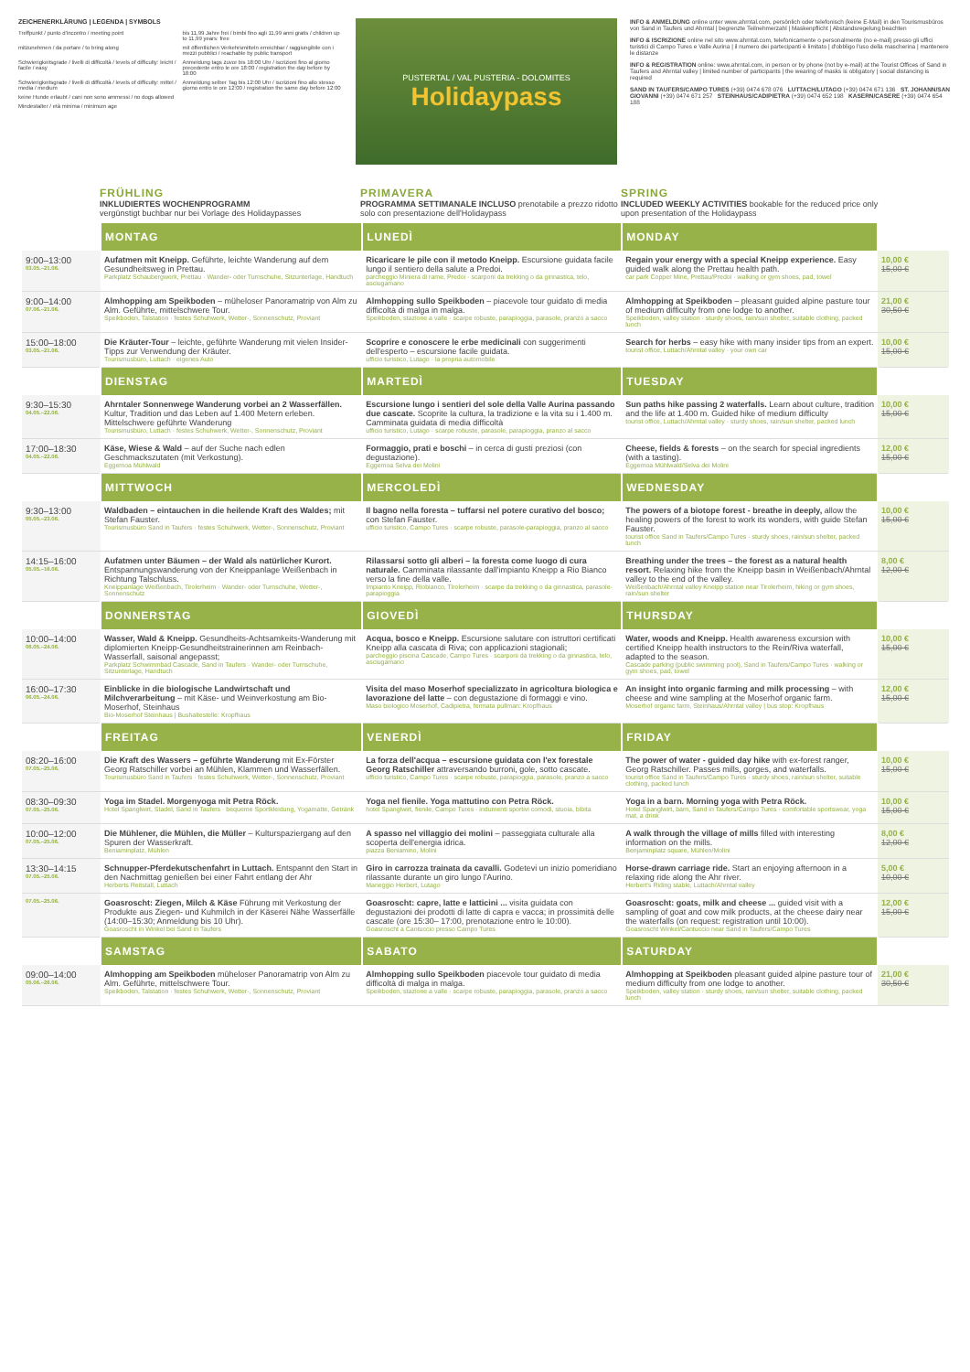ZEICHENERKLÄRUNG | LEGENDA | SYMBOLS
Treffpunkt / punto d'incontro / meeting point bis 11,99 Jahre frei / bimbi fino agli 11,99 anni gratis / children up to 11,99 years: free mitzunehmen / da portare / to bring along mit öffentlichen Verkehrsmitteln erreichbar / raggiungibile con i mezzi pubblici / reachable by public transport Schwierigkeitsgrade / livelli di difficoltà / levels of difficulty: leicht / facile / easy Anmeldung tags zuvor bis 18:00 Uhr / iscrizioni fino al giorno precedente entro le ore 18:00 / registration the day before by 18:00 Schwierigkeitsgrade / livelli di difficoltà / levels of difficulty: mittel / media / medium Anmeldung selber Tag bis 12:00 Uhr / iscrizioni fino allo stesso giorno entro le ore 12:00 / registration the same day before 12:00 keine Hunde erlaubt / cani non sono ammessi / no dogs allowed Mindestalter / età minima / minimum age
PUSTERTAL / VAL PUSTERIA - DOLOMITES
Holidaypass
INFO & ANMELDUNG online unter www.ahrntal.com, persönlich oder telefonisch (keine E-Mail) in den Tourismusbüros von Sand in Taufers und Ahrntal | begrenzte Teilnehmerzahl | Maskenpflicht | Abstandsregelung beachten
INFO & ISCRIZIONE online nel sito www.ahrntal.com, telefonicamente o personalmente (no e-mail) presso gli uffici turistici di Campo Tures e Valle Aurina | il numero dei partecipanti è limitato | d'obbligo l'uso della mascherina | mantenere le distanze
INFO & REGISTRATION online: www.ahrntal.com, in person or by phone (not by e-mail) at the Tourist Offices of Sand in Taufers and Ahrntal valley | limited number of participants | the wearing of masks is obligatory | social distancing is required
SAND IN TAUFERS/CAMPO TURES (+39) 0474 678 076 LUTTACH/LUTAGO (+39) 0474 671 136 ST. JOHANN/SAN GIOVANNI (+39) 0474 671 257 STEINHAUS/CADIPIETRA (+39) 0474 652 198 KASERN/CASERE (+39) 0474 654 188
FRÜHLING
INKLUDIERTES WOCHENPROGRAMM
vergünstigt buchbar nur bei Vorlage des Holidaypasses
PRIMAVERA
PROGRAMMA SETTIMANALE INCLUSO prenotabile a prezzo ridotto solo con presentazione dell'Holidaypass
SPRING
INCLUDED WEEKLY ACTIVITIES bookable for the reduced price only upon presentation of the Holidaypass
| | MONTAG | LUNEDÌ | MONDAY | |
| --- | --- | --- | --- | --- |
| 9:00–13:00 03.05.–21.06. | Aufatmen mit Kneipp. Geführte, leichte Wanderung auf dem Gesundheitsweg in Prettau. Parkplatz Schaubergwerk, Prettau · Wander- oder Turnschuhe, Sitzunterlage, Handtuch | Ricaricare le pile con il metodo Kneipp. Escursione guidata facile lungo il sentiero della salute a Predoi. parcheggio Miniera di rame, Predoi · scarponi da trekking o da ginnastica, telo, asciugamano | Regain your energy with a special Kneipp experience. Easy guided walk along the Prettau health path. car park Copper Mine, Prettau/Predoi · walking or gym shoes, pad, towel | 10,00 € 15,00 € |
| 9:00–14:00 07.06.–21.06. | Almhopping am Speikboden – müheloser Panoramatrip von Alm zu Alm. Geführte, mittelschwere Tour. Speikboden, Talstation · festes Schuhwerk, Wetter-, Sonnenschutz, Proviant | Almhopping sullo Speikboden – piacevole tour guidato di media difficoltà di malga in malga. Speikboden, stazione a valle · scarpe robuste, parapioggia, parasole, pranzo a sacco | Almhopping at Speikboden – pleasant guided alpine pasture tour of medium difficulty from one lodge to another. Speikboden, valley station · sturdy shoes, rain/sun shelter, suitable clothing, packed lunch | 21,00 € 30,50 € |
| 15:00–18:00 03.05.–21.06. | Die Kräuter-Tour – leichte, geführte Wanderung mit vielen Insider-Tipps zur Verwendung der Kräuter. Tourismusbüro, Luttach · eigenes Auto | Scoprire e conoscere le erbe medicinali con suggerimenti dell'esperto – escursione facile guidata. ufficio turistico, Lutago · la propria automobile | Search for herbs – easy hike with many insider tips from an expert. tourist office, Luttach/Ahrntal valley · your own car | 10,00 € 15,00 € |
| | DIENSTAG | MARTEDÌ | TUESDAY | |
| 9:30–15:30 04.05.–22.06. | Ahrntaler Sonnenwege Wanderung vorbei an 2 Wasserfällen. Kultur, Tradition und das Leben auf 1.400 Metern erleben. Mittelschwere geführte Wanderung Tourismusbüro, Luttach · festes Schuhwerk, Wetter-, Sonnenschutz, Proviant | Escursione lungo i sentieri del sole della Valle Aurina passando due cascate. Scoprite la cultura, la tradizione e la vita su i 1.400 m. Camminata guidata di media difficoltà ufficio turistico, Lutago · scarpe robuste, parasole, parapioggia, pranzo al sacco | Sun paths hike passing 2 waterfalls. Learn about culture, tradition and the life at 1.400 m. Guided hike of medium difficulty tourist office, Luttach/Ahrntal valley · sturdy shoes, rain/sun shelter, packed lunch | 10,00 € 15,00 € |
| 17:00–18:30 04.05.–22.06. | Käse, Wiese & Wald – auf der Suche nach edlen Geschmackszutaten (mit Verkostung). Eggemoa Mühlwald | Formaggio, prati e boschi – in cerca di gusti preziosi (con degustazione). Eggemoa Selva dei Molini | Cheese, fields & forests – on the search for special ingredients (with a tasting). Eggemoa Mühlwald/Selva dei Molini | 12,00 € 15,00 € |
| | MITTWOCH | MERCOLEDÌ | WEDNESDAY | |
| 9:30–13:00 05.05.–23.06. | Waldbaden – eintauchen in die heilende Kraft des Waldes; mit Stefan Fauster. Tourismusbüro Sand in Taufers · festes Schuhwerk, Wetter-, Sonnenschutz, Proviant | Il bagno nella foresta – tuffarsi nel potere curativo del bosco; con Stefan Fauster. ufficio turistico, Campo Tures · scarpe robuste, parasole-parapioggia, pranzo al sacco | The powers of a biotope forest - breathe in deeply, allow the healing powers of the forest to work its wonders, with guide Stefan Fauster. tourist office Sand in Taufers/Campo Tures · sturdy shoes, rain/sun shelter, packed lunch | 10,00 € 15,00 € |
| 14:15–16:00 05.05.–16.06. | Aufatmen unter Bäumen – der Wald als natürlicher Kurort. Entspannungswanderung von der Kneippanlage Weißenbach in Richtung Talschluss. Kneippanlage Weißenbach, Tirolerheim · Wander- oder Turnschuhe, Wetter-, Sonnenschutz | Rilassarsi sotto gli alberi – la foresta come luogo di cura naturale. Camminata rilassante dall'impianto Kneipp a Rio Bianco verso la fine della valle. Impianto Kneipp, Riobianco, Tirolerheim · scarpe da trekking o da ginnastica, parasole-parapioggia | Breathing under the trees – the forest as a natural health resort. Relaxing hike from the Kneipp basin in Weißenbach/Ahrntal valley to the end of the valley. Weißenbach/Ahrntal valley Kneipp station near Tirolerheim, hiking or gym shoes, rain/sun shelter | 8,00 € 12,00 € |
| | DONNERSTAG | GIOVEDÌ | THURSDAY | |
| 10:00–14:00 06.05.–24.06. | Wasser, Wald & Kneipp. Gesundheits-Achtsamkeits-Wanderung mit diplomierten Kneipp-Gesundheitstrainerinnen am Reinbach-Wasserfall, saisonal angepasst; Parkplatz Schwimmbad Cascade, Sand in Taufers · Wander- oder Turnschuhe, Sitzunterlage, Handtuch | Acqua, bosco e Kneipp. Escursione salutare con istruttori certificati Kneipp alla cascata di Riva; con applicazioni stagionali; parcheggio piscina Cascade, Campo Tures · scarponi da trekking o da ginnastica, telo, asciugamano | Water, woods and Kneipp. Health awareness excursion with certified Kneipp health instructors to the Rein/Riva waterfall, adapted to the season. Cascade parking (public swimming pool), Sand in Taufers/Campo Tures · walking or gym shoes, pad, towel | 10,00 € 15,00 € |
| 16:00–17:30 06.05.–24.06. | Einblicke in die biologische Landwirtschaft und Milchverarbeitung – mit Käse- und Weinverkostung am Bio-Moserhof, Steinhaus Bio-Moserhof Steinhaus / Bushaltestelle: Kropfhaus | Visita del maso Moserhof specializzato in agricoltura biologica e lavorazione del latte – con degustazione di formaggi e vino. Maso biologico Moserhof, Cadipietra, fermata pullman: Kropfhaus | An insight into organic farming and milk processing – with cheese and wine sampling at the Moserhof organic farm. Moserhof organic farm, Steinhaus/Ahrntal valley / bus stop: Kropfhaus | 12,00 € 15,00 € |
| | FREITAG | VENERDÌ | FRIDAY | |
| 08:20–16:00 07.05.–25.06. | Die Kraft des Wassers – geführte Wanderung mit Ex-Förster Georg Ratschiller vorbei an Mühlen, Klammen und Wasserfällen. Tourismusbüro Sand in Taufers · festes Schuhwerk, Wetter-, Sonnenschutz, Proviant | La forza dell'acqua – escursione guidata con l'ex forestale Georg Ratschiller attraversando burroni, gole, sotto cascate. ufficio turistico, Campo Tures · scarpe robuste, parapioggia, parasole, pranzo a sacco | The power of water - guided day hike with ex-forest ranger, Georg Ratschiller. Passes mills, gorges, and waterfalls. tourist office Sand in Taufers/Campo Tures · sturdy shoes, rain/sun shelter, suitable clothing, packed lunch | 10,00 € 15,00 € |
| 08:30–09:30 07.05.–25.06. | Yoga im Stadel. Morgenyoga mit Petra Röck. Hotel Spanglwirt, Stadel, Sand in Taufers · bequeme Sportkleidung, Yogamatte, Getränk | Yoga nel fienile. Yoga mattutino con Petra Röck. hotel Spanglwirt, fienile, Campo Tures · indumenti sportivi comodi, stuoia, bibita | Yoga in a barn. Morning yoga with Petra Röck. Hotel Spanglwirt, barn, Sand in Taufers/Campo Tures · comfortable sportswear, yoga mat, a drink | 10,00 € 15,00 € |
| 10:00–12:00 07.05.–25.06. | Die Mühlener, die Mühlen, die Müller – Kulturspaziergang auf den Spuren der Wasserkraft. Beniaminplatz, Mühlen | A spasso nel villaggio dei molini – passeggiata culturale alla scoperta dell'energia idrica. piazza Beniamino, Molini | A walk through the village of mills filled with interesting information on the mills. Benjaminplatz square, Mühlen/Molini | 8,00 € 12,00 € |
| 13:30–14:15 07.05.–25.06. | Schnupper-Pferdekutschenfahrt in Luttach. Entspannt den Start in den Nachmittag genießen bei einer Fahrt entlang der Ahr Herberts Reitstall, Luttach | Giro in carrozza trainata da cavalli. Godetevi un inizio pomeridiano rilassante durante un giro lungo l'Aurino. Maneggio Herbert, Lutago | Horse-drawn carriage ride. Start an enjoying afternoon in a relaxing ride along the Ahr river. Herbert's Riding stable, Luttach/Ahrntal valley | 5,00 € 10,00 € |
| 07.05.–25.06. | Goasroscht: Ziegen, Milch & Käse Führung mit Verkostung der Produkte aus Ziegen- und Kuhmilch in der Käserei Nähe Wasserfälle (14:00–15:30; Anmeldung bis 10 Uhr). Goasroscht in Winkel bei Sand in Taufers | Goasroscht: capre, latte e latticini ... visita guidata con degustazioni dei prodotti di latte di capra e vacca; in prossimità delle cascate (ore 15:30– 17:00, prenotazione entro le 10:00). Goasroscht a Cantuccio presso Campo Tures | Goasroscht: goats, milk and cheese ... guided visit with a sampling of goat and cow milk products, at the cheese dairy near the waterfalls (on request: registration until 10:00). Goasroscht Winkel/Cantuccio near Sand in Taufers/Campo Tures | 12,00 € 15,00 € |
| | SAMSTAG | SABATO | SATURDAY | |
| 09:00–14:00 05.06.–26.06. | Almhopping am Speikboden müheloser Panoramatrip von Alm zu Alm. Geführte, mittelschwere Tour. Speikboden, Talstation · festes Schuhwerk, Wetter-, Sonnenschutz, Proviant | Almhopping sullo Speikboden piacevole tour guidato di media difficoltà di malga in malga. Speikboden, stazione a valle · scarpe robuste, parapioggia, parasole, pranzo a sacco | Almhopping at Speikboden pleasant guided alpine pasture tour of medium difficulty from one lodge to another. Speikboden, valley station · sturdy shoes, rain/sun shelter, suitable clothing, packed lunch | 21,00 € 30,50 € |